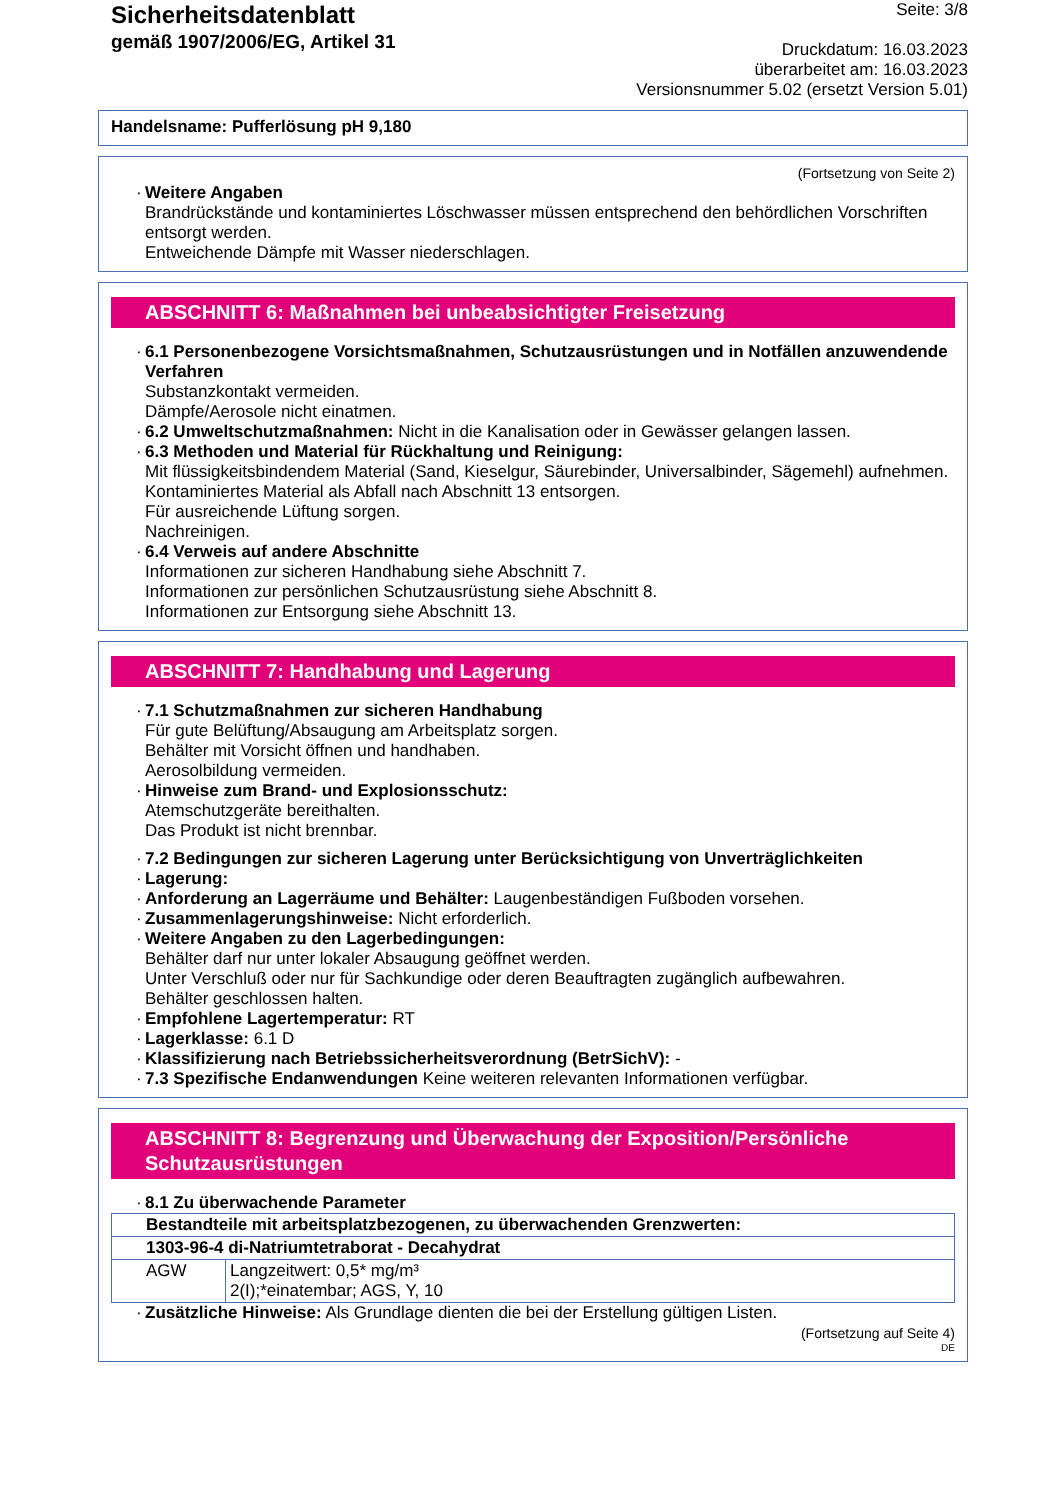Sicherheitsdatenblatt
gemäß 1907/2006/EG, Artikel 31
Seite: 3/8
Druckdatum: 16.03.2023
überarbeitet am: 16.03.2023
Versionsnummer 5.02 (ersetzt Version 5.01)
Handelsname: Pufferlösung pH 9,180
(Fortsetzung von Seite 2)
Weitere Angaben
Brandrückstände und kontaminiertes Löschwasser müssen entsprechend den behördlichen Vorschriften entsorgt werden.
Entweichende Dämpfe mit Wasser niederschlagen.
ABSCHNITT 6: Maßnahmen bei unbeabsichtigter Freisetzung
6.1 Personenbezogene Vorsichtsmaßnahmen, Schutzausrüstungen und in Notfällen anzuwendende Verfahren
Substanzkontakt vermeiden.
Dämpfe/Aerosole nicht einatmen.
6.2 Umweltschutzmaßnahmen: Nicht in die Kanalisation oder in Gewässer gelangen lassen.
6.3 Methoden und Material für Rückhaltung und Reinigung:
Mit flüssigkeitsbindendem Material (Sand, Kieselgur, Säurebinder, Universalbinder, Sägemehl) aufnehmen.
Kontaminiertes Material als Abfall nach Abschnitt 13 entsorgen.
Für ausreichende Lüftung sorgen.
Nachreinigen.
6.4 Verweis auf andere Abschnitte
Informationen zur sicheren Handhabung siehe Abschnitt 7.
Informationen zur persönlichen Schutzausrüstung siehe Abschnitt 8.
Informationen zur Entsorgung siehe Abschnitt 13.
ABSCHNITT 7: Handhabung und Lagerung
7.1 Schutzmaßnahmen zur sicheren Handhabung
Für gute Belüftung/Absaugung am Arbeitsplatz sorgen.
Behälter mit Vorsicht öffnen und handhaben.
Aerosolbildung vermeiden.
Hinweise zum Brand- und Explosionsschutz:
Atemschutzgeräte bereithalten.
Das Produkt ist nicht brennbar.
7.2 Bedingungen zur sicheren Lagerung unter Berücksichtigung von Unverträglichkeiten
Lagerung:
Anforderung an Lagerräume und Behälter: Laugenbeständigen Fußboden vorsehen.
Zusammenlagerungshinweise: Nicht erforderlich.
Weitere Angaben zu den Lagerbedingungen:
Behälter darf nur unter lokaler Absaugung geöffnet werden.
Unter Verschluß oder nur für Sachkundige oder deren Beauftragten zugänglich aufbewahren.
Behälter geschlossen halten.
Empfohlene Lagertemperatur: RT
Lagerklasse: 6.1 D
Klassifizierung nach Betriebssicherheitsverordnung (BetrSichV): -
7.3 Spezifische Endanwendungen Keine weiteren relevanten Informationen verfügbar.
ABSCHNITT 8: Begrenzung und Überwachung der Exposition/Persönliche Schutzausrüstungen
8.1 Zu überwachende Parameter
| Bestandteile mit arbeitsplatzbezogenen, zu überwachenden Grenzwerten: | |
| 1303-96-4 di-Natriumtetraborat - Decahydrat | |
| AGW | Langzeitwert: 0,5* mg/m³ 2(I);*einatembar; AGS, Y, 10 |
Zusätzliche Hinweise: Als Grundlage dienten die bei der Erstellung gültigen Listen.
(Fortsetzung auf Seite 4)
DE